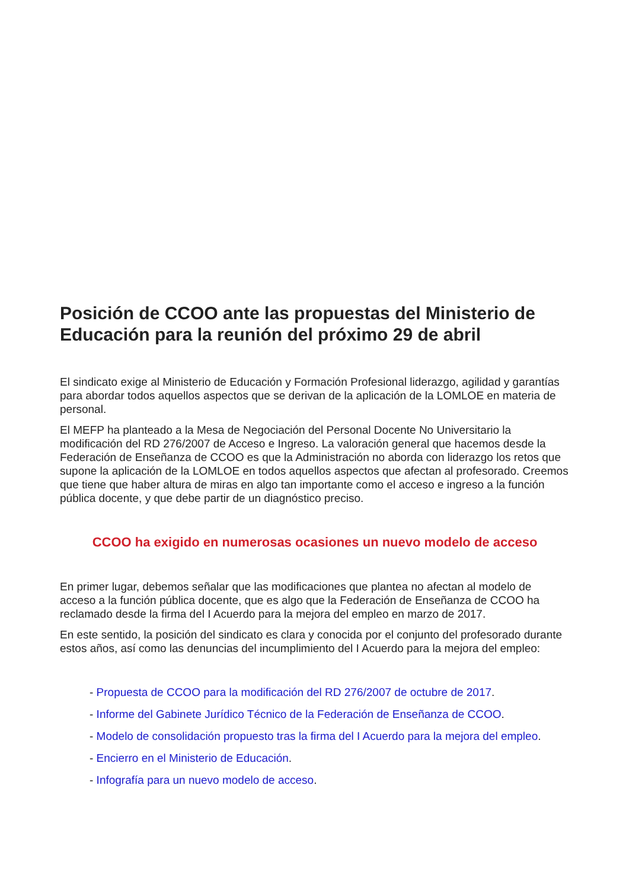Posición de CCOO ante las propuestas del Ministerio de Educación para la reunión del próximo 29 de abril
El sindicato exige al Ministerio de Educación y Formación Profesional liderazgo, agilidad y garantías para abordar todos aquellos aspectos que se derivan de la aplicación de la LOMLOE en materia de personal.
El MEFP ha planteado a la Mesa de Negociación del Personal Docente No Universitario la modificación del RD 276/2007 de Acceso e Ingreso. La valoración general que hacemos desde la Federación de Enseñanza de CCOO es que la Administración no aborda con liderazgo los retos que supone la aplicación de la LOMLOE en todos aquellos aspectos que afectan al profesorado. Creemos que tiene que haber altura de miras en algo tan importante como el acceso e ingreso a la función pública docente, y que debe partir de un diagnóstico preciso.
CCOO ha exigido en numerosas ocasiones un nuevo modelo de acceso
En primer lugar, debemos señalar que las modificaciones que plantea no afectan al modelo de acceso a la función pública docente, que es algo que la Federación de Enseñanza de CCOO ha reclamado desde la firma del I Acuerdo para la mejora del empleo en marzo de 2017.
En este sentido, la posición del sindicato es clara y conocida por el conjunto del profesorado durante estos años, así como las denuncias del incumplimiento del I Acuerdo para la mejora del empleo:
- Propuesta de CCOO para la modificación del RD 276/2007 de octubre de 2017.
- Informe del Gabinete Jurídico Técnico de la Federación de Enseñanza de CCOO.
- Modelo de consolidación propuesto tras la firma del I Acuerdo para la mejora del empleo.
- Encierro en el Ministerio de Educación.
- Infografía para un nuevo modelo de acceso.